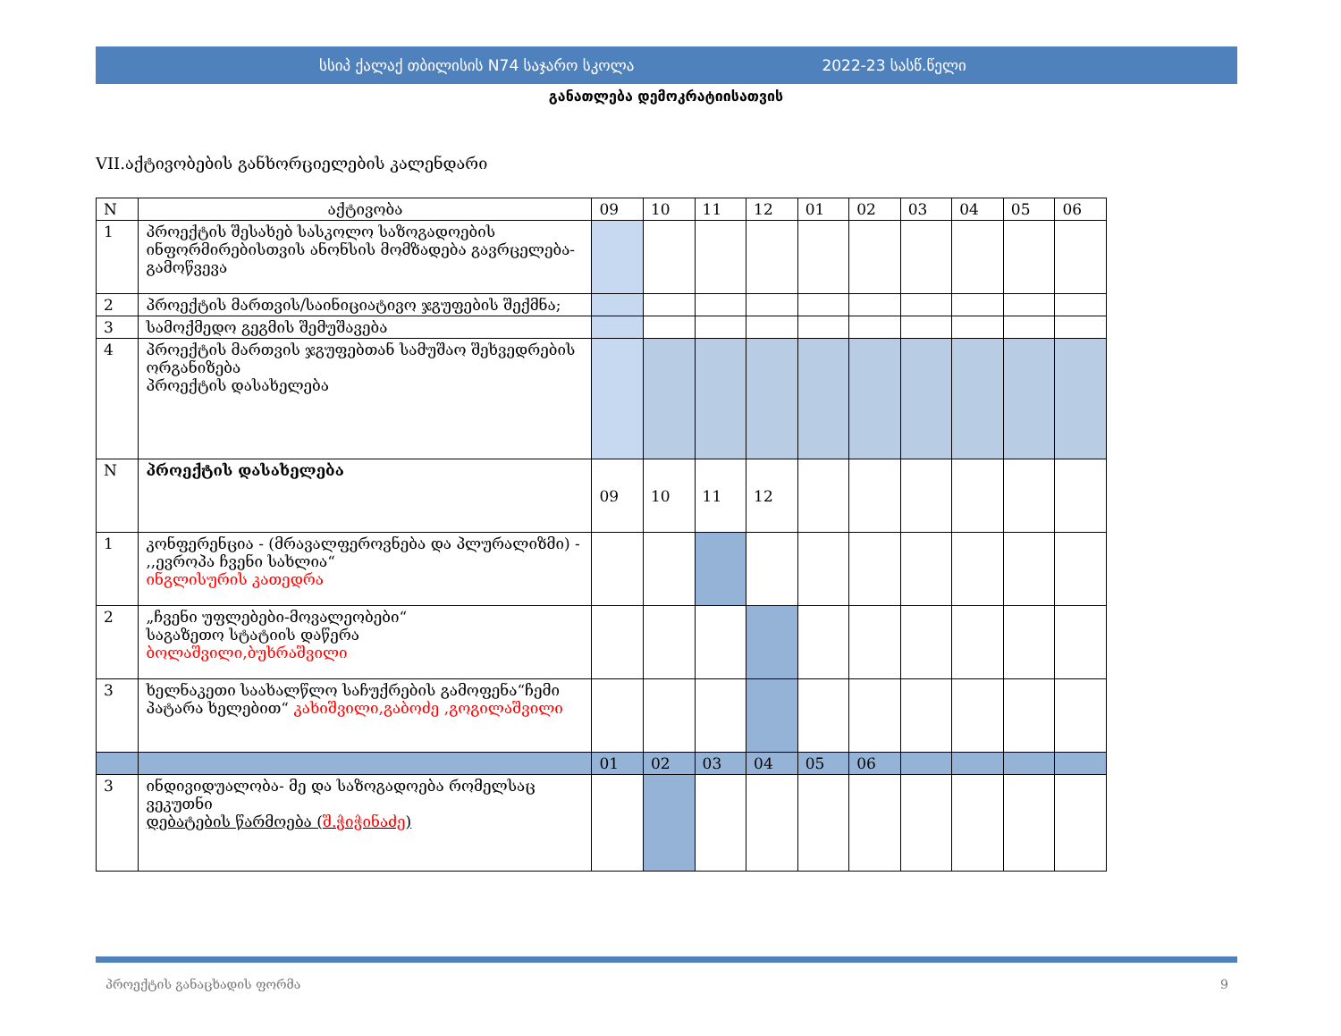სსიპ ქალაქ თბილისის N74 საჯარო სკოლა 2022-23 სასწ.წელი
განათლება დემოკრატიისათვის
VII.აქტივობების განხორციელების კალენდარი
| N | აქტივობა | 09 | 10 | 11 | 12 | 01 | 02 | 03 | 04 | 05 | 06 |
| --- | --- | --- | --- | --- | --- | --- | --- | --- | --- | --- | --- |
| 1 | პროექტის შესახებ სასკოლო საზოგადოების ინფორმირებისთვის ანონსის მომზადება გავრცელება-გამოწვევა | | | | | | | | | | |
| 2 | პროექტის მართვის/საინიციატივო ჯგუფების შექმნა; | | | | | | | | | | |
| 3 | სამოქმედო გეგმის შემუშავება | | | | | | | | | | |
| 4 | პროექტის მართვის ჯგუფებთან სამუშაო შეხვედრების ორგანიზება პროექტის დასახელება | | | | | | | | | | |
| N | პროექტის დასახელება | 09 | 10 | 11 | 12 | | | | | | |
| 1 | კონფერენცია - (მრავალფეროვნება და პლურალიზმი) - ,,ევროპა ჩვენი სახლია“ ინგლისურის კათედრა | | | | | | | | | | |
| 2 | „ჩვენი უფლებები-მოვალეობები“ საგაზეთო სტატიის დაწერა ბოლაშვილი,ბუხრაშვილი | | | | | | | | | | |
| 3 | ხელნაკეთი საახალწლო საჩუქრების გამოფენა“ჩემი პატარა ხელებით“ კახიშვილი,გაბოძე ,გოგილაშვილი | | | | | | | | | | |
| | | 01 | 02 | 03 | 04 | 05 | 06 | | | | |
| 3 | ინდივიდუალობა- მე და საზოგადოება რომელსაც ვეკუთნი დებატების წარმოება ( შ.ჭიჭინაძე ) | | | | | | | | | | |
პროექტის განაცხადის ფორმა 9